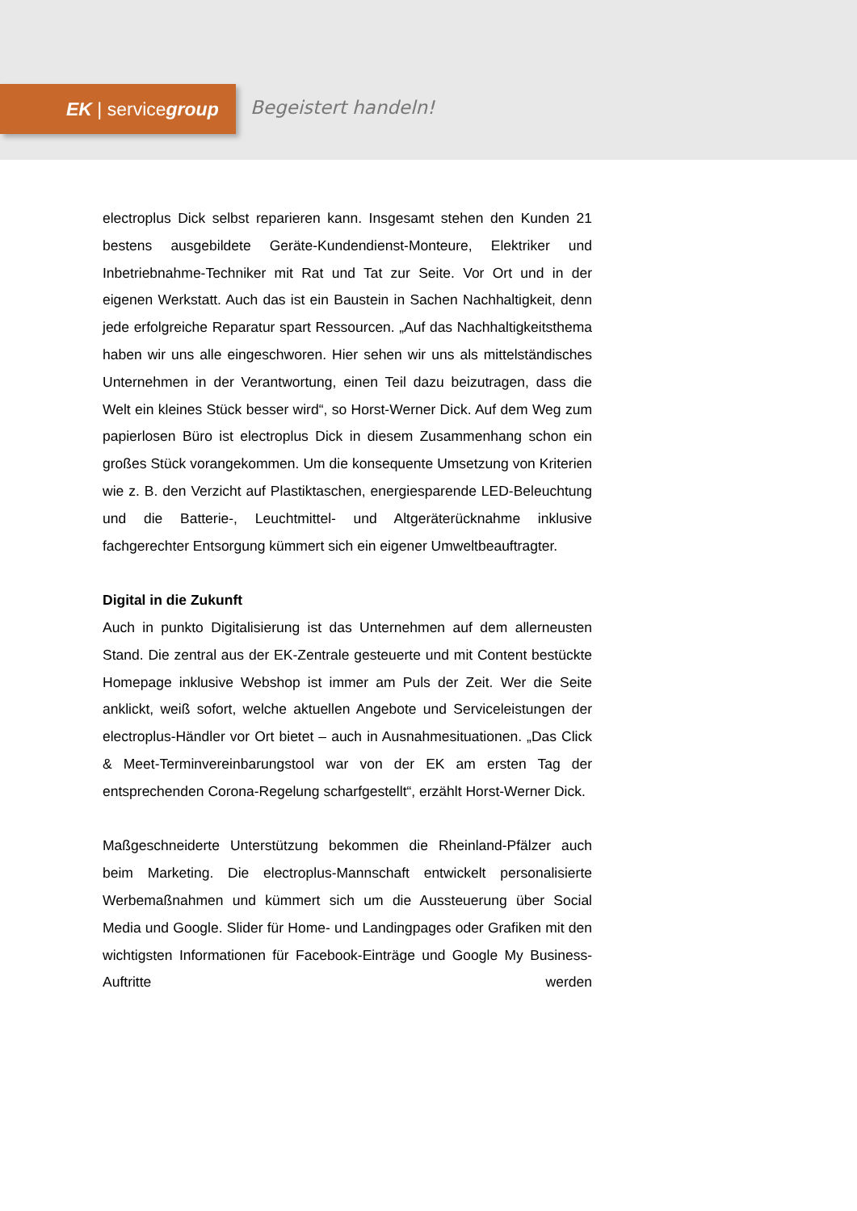EK | servicegroup
Begeistert handeln!
electroplus Dick selbst reparieren kann. Insgesamt stehen den Kunden 21 bestens ausgebildete Geräte-Kundendienst-Monteure, Elektriker und Inbetriebnahme-Techniker mit Rat und Tat zur Seite. Vor Ort und in der eigenen Werkstatt. Auch das ist ein Baustein in Sachen Nachhaltigkeit, denn jede erfolgreiche Reparatur spart Ressourcen. „Auf das Nachhaltigkeitsthema haben wir uns alle eingeschworen. Hier sehen wir uns als mittelständisches Unternehmen in der Verantwortung, einen Teil dazu beizutragen, dass die Welt ein kleines Stück besser wird“, so Horst-Werner Dick. Auf dem Weg zum papierlosen Büro ist electroplus Dick in diesem Zusammenhang schon ein großes Stück vorangekommen. Um die konsequente Umsetzung von Kriterien wie z. B. den Verzicht auf Plastiktaschen, energiesparende LED-Beleuchtung und die Batterie-, Leuchtmittel- und Altgeräterücknahme inklusive fachgerechter Entsorgung kümmert sich ein eigener Umweltbeauftragter.
Digital in die Zukunft
Auch in punkto Digitalisierung ist das Unternehmen auf dem allerneusten Stand. Die zentral aus der EK-Zentrale gesteuerte und mit Content bestückte Homepage inklusive Webshop ist immer am Puls der Zeit. Wer die Seite anklickt, weiß sofort, welche aktuellen Angebote und Serviceleistungen der electroplus-Händler vor Ort bietet – auch in Ausnahmesituationen. „Das Click & Meet-Terminvereinbarungstool war von der EK am ersten Tag der entsprechenden Corona-Regelung scharfgestellt“, erzählt Horst-Werner Dick.
Maßgeschneiderte Unterstützung bekommen die Rheinland-Pfälzer auch beim Marketing. Die electroplus-Mannschaft entwickelt personalisierte Werbemaßnahmen und kümmert sich um die Aussteuerung über Social Media und Google. Slider für Home- und Landingpages oder Grafiken mit den wichtigsten Informationen für Facebook-Einträge und Google My Business-Auftritte werden